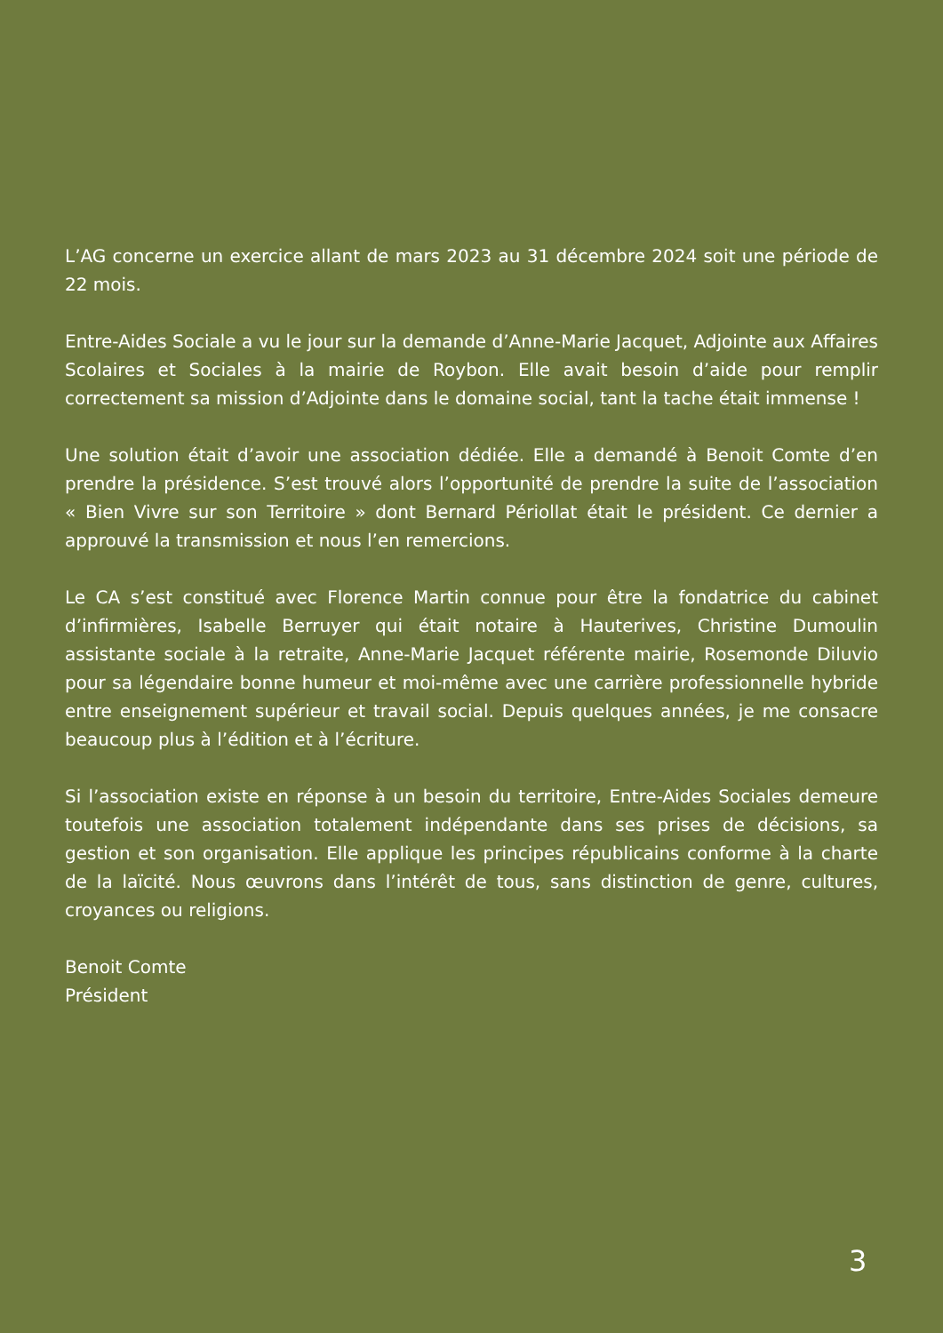L’AG concerne un exercice allant de mars 2023 au 31 décembre 2024 soit une période de 22 mois.
Entre-Aides Sociale a vu le jour sur la demande d’Anne-Marie Jacquet, Adjointe aux Affaires Scolaires et Sociales à la mairie de Roybon. Elle avait besoin d’aide pour remplir correctement sa mission d’Adjointe dans le domaine social, tant la tache était immense !
Une solution était d’avoir une association dédiée. Elle a demandé à Benoit Comte d’en prendre la présidence. S’est trouvé alors l’opportunité de prendre la suite de l’association « Bien Vivre sur son Territoire » dont Bernard Périollat était le président. Ce dernier a approuvé la transmission et nous l’en remercions.
Le CA s’est constitué avec Florence Martin connue pour être la fondatrice du cabinet d’infirmières, Isabelle Berruyer qui était notaire à Hauterives, Christine Dumoulin assistante sociale à la retraite, Anne-Marie Jacquet référente mairie, Rosemonde Diluvio pour sa légendaire bonne humeur et moi-même avec une carrière professionnelle hybride entre enseignement supérieur et travail social. Depuis quelques années, je me consacre beaucoup plus à l’édition et à l’écriture.
Si l’association existe en réponse à un besoin du territoire, Entre-Aides Sociales demeure toutefois une association totalement indépendante dans ses prises de décisions, sa gestion et son organisation. Elle applique les principes républicains conforme à la charte de la laïcité. Nous œuvrons dans l’intérêt de tous, sans distinction de genre, cultures, croyances ou religions.
Benoit Comte
Président
3